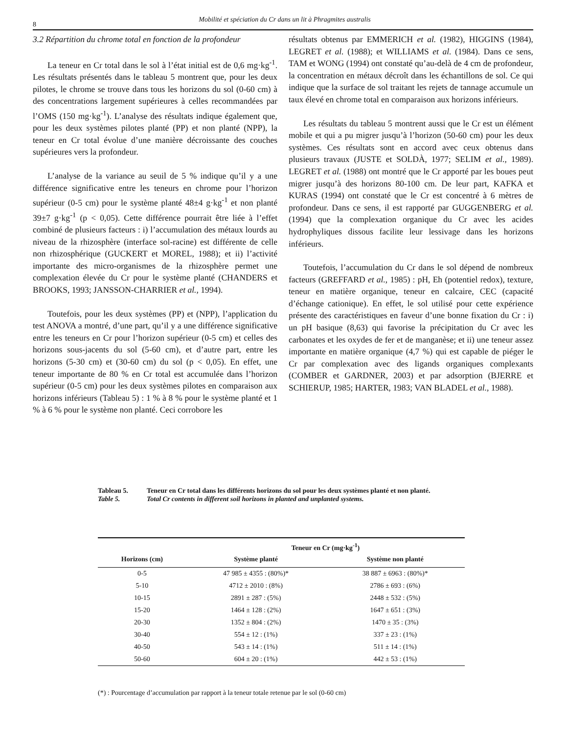8
Mobilité et spéciation du Cr dans un lit à Phragmites australis
3.2 Répartition du chrome total en fonction de la profondeur
La teneur en Cr total dans le sol à l’état initial est de 0,6 mg·kg<sup>-1</sup>. Les résultats présentés dans le tableau 5 montrent que, pour les deux pilotes, le chrome se trouve dans tous les horizons du sol (0-60 cm) à des concentrations largement supérieures à celles recommandées par l’OMS (150 mg·kg<sup>-1</sup>). L’analyse des résultats indique également que, pour les deux systèmes pilotes planté (PP) et non planté (NPP), la teneur en Cr total évolue d’une manière décroissante des couches supérieures vers la profondeur.
L’analyse de la variance au seuil de 5 % indique qu’il y a une différence significative entre les teneurs en chrome pour l’horizon supérieur (0-5 cm) pour le système planté 48±4 g·kg<sup>-1</sup> et non planté 39±7 g·kg<sup>-1</sup> (p < 0,05). Cette différence pourrait être liée à l’effet combiné de plusieurs facteurs : i) l’accumulation des métaux lourds au niveau de la rhizosphère (interface sol-racine) est différente de celle non rhizosphérique (GUCKERT et MOREL, 1988); et ii) l’activité importante des micro-organismes de la rhizosphère permet une complexation élevée du Cr pour le système planté (CHANDERS et BROOKS, 1993; JANSSON-CHARRIER et al., 1994).
Toutefois, pour les deux systèmes (PP) et (NPP), l’application du test ANOVA a montré, d’une part, qu’il y a une différence significative entre les teneurs en Cr pour l’horizon supérieur (0-5 cm) et celles des horizons sous-jacents du sol (5-60 cm), et d’autre part, entre les horizons (5-30 cm) et (30-60 cm) du sol (p < 0,05). En effet, une teneur importante de 80 % en Cr total est accumulée dans l’horizon supérieur (0-5 cm) pour les deux systèmes pilotes en comparaison aux horizons inférieurs (Tableau 5) : 1 % à 8 % pour le système planté et 1 % à 6 % pour le système non planté. Ceci corrobore les
résultats obtenus par EMMERICH et al. (1982), HIGGINS (1984), LEGRET et al. (1988); et WILLIAMS et al. (1984). Dans ce sens, TAM et WONG (1994) ont constaté qu’au-delà de 4 cm de profondeur, la concentration en métaux décroît dans les échantillons de sol. Ce qui indique que la surface de sol traitant les rejets de tannage accumule un taux élevé en chrome total en comparaison aux horizons inférieurs.
Les résultats du tableau 5 montrent aussi que le Cr est un élément mobile et qui a pu migrer jusqu’à l’horizon (50-60 cm) pour les deux systèmes. Ces résultats sont en accord avec ceux obtenus dans plusieurs travaux (JUSTE et SOLDÀ, 1977; SELIM et al., 1989). LEGRET et al. (1988) ont montré que le Cr apporté par les boues peut migrer jusqu’à des horizons 80-100 cm. De leur part, KAFKA et KURAS (1994) ont constaté que le Cr est concentré à 6 mètres de profondeur. Dans ce sens, il est rapporté par GUGGENBERG et al. (1994) que la complexation organique du Cr avec les acides hydrophyliques dissous facilite leur lessivage dans les horizons inférieurs.
Toutefois, l’accumulation du Cr dans le sol dépend de nombreux facteurs (GREFFARD et al., 1985) : pH, Eh (potentiel redox), texture, teneur en matière organique, teneur en calcaire, CEC (capacité d’échange cationique). En effet, le sol utilisé pour cette expérience présente des caractéristiques en faveur d’une bonne fixation du Cr : i) un pH basique (8,63) qui favorise la précipitation du Cr avec les carbonates et les oxydes de fer et de manganèse; et ii) une teneur assez importante en matière organique (4,7 %) qui est capable de piéger le Cr par complexation avec des ligands organiques complexants (COMBER et GARDNER, 2003) et par adsorption (BJERRE et SCHIERUP, 1985; HARTER, 1983; VAN BLADEL et al., 1988).
Tableau 5. Teneur en Cr total dans les différents horizons du sol pour les deux systèmes planté et non planté.
Table 5. Total Cr contents in different soil horizons in planted and unplanted systems.
| | Teneur en Cr (mg·kg<sup>-1</sup>) | |
| --- | --- | --- |
| Horizons (cm) | Système planté | Système non planté |
| 0-5 | 47 985 ± 4355 : (80%)* | 38 887 ± 6963 : (80%)* |
| 5-10 | 4712 ± 2010 : (8%) | 2786 ± 693 : (6%) |
| 10-15 | 2891 ± 287 : (5%) | 2448 ± 532 : (5%) |
| 15-20 | 1464 ± 128 : (2%) | 1647 ± 651 : (3%) |
| 20-30 | 1352 ± 804 : (2%) | 1470 ± 35 : (3%) |
| 30-40 | 554 ± 12 : (1%) | 337 ± 23 : (1%) |
| 40-50 | 543 ± 14 : (1%) | 511 ± 14 : (1%) |
| 50-60 | 604 ± 20 : (1%) | 442 ± 53 : (1%) |
(*) : Pourcentage d’accumulation par rapport à la teneur totale retenue par le sol (0-60 cm)